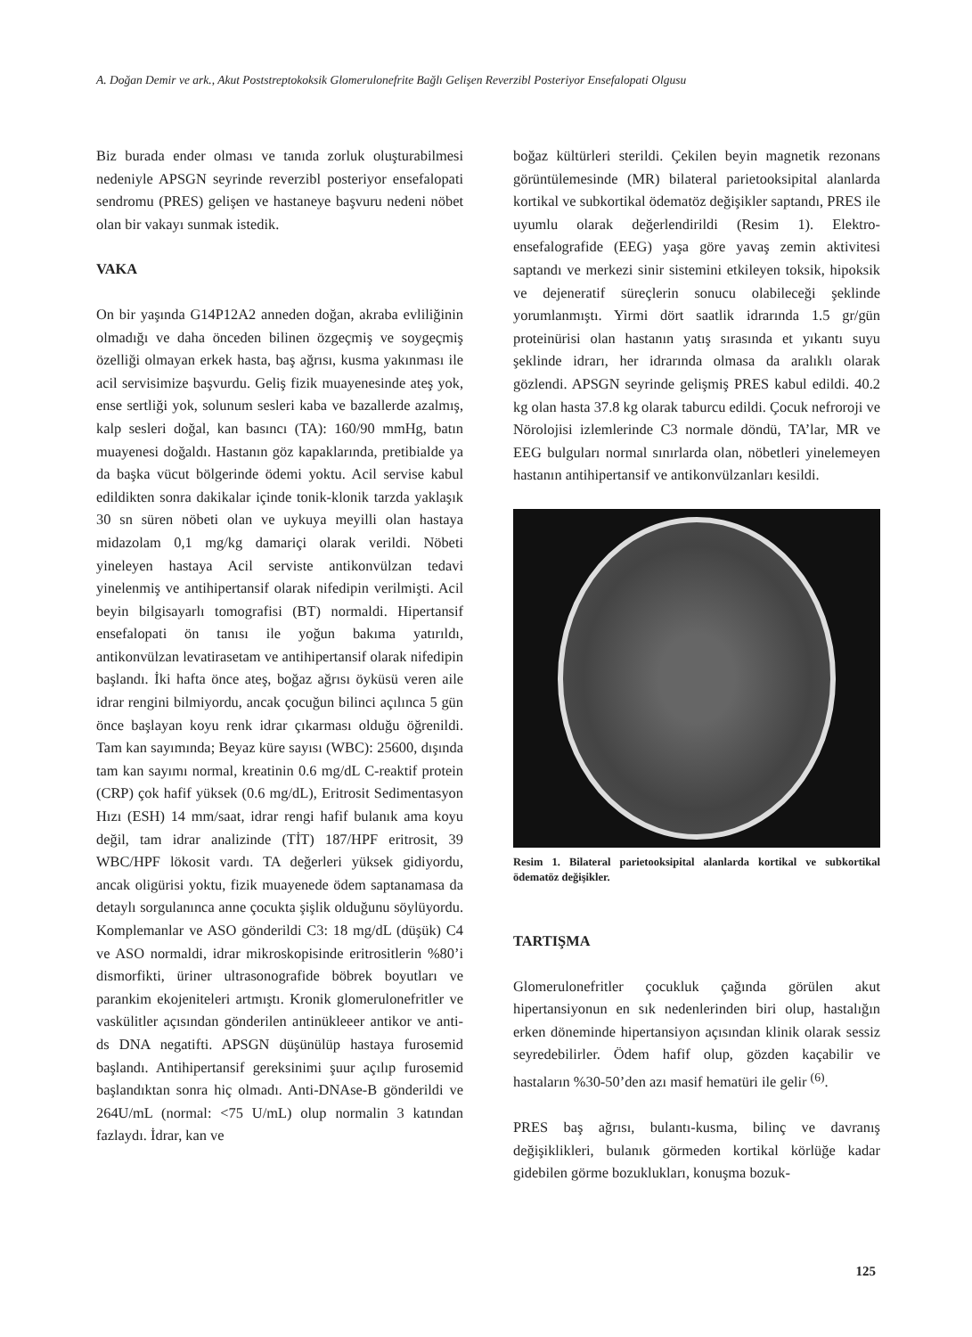A. Doğan Demir ve ark., Akut Poststreptokoksik Glomerulonefrite Bağlı Gelişen Reverzibl Posteriyor Ensefalopati Olgusu
Biz burada ender olması ve tanıda zorluk oluşturabilmesi nedeniyle APSGN seyrinde reverzibl posteriyor ensefalopati sendromu (PRES) gelişen ve hastaneye başvuru nedeni nöbet olan bir vakayı sunmak istedik.
VAKA
On bir yaşında G14P12A2 anneden doğan, akraba evliliğinin olmadığı ve daha önceden bilinen özgeçmiş ve soygeçmiş özelliği olmayan erkek hasta, baş ağrısı, kusma yakınması ile acil servisimize başvurdu. Geliş fizik muayenesinde ateş yok, ense sertliği yok, solunum sesleri kaba ve bazallerde azalmış, kalp sesleri doğal, kan basıncı (TA): 160/90 mmHg, batın muayenesi doğaldı. Hastanın göz kapaklarında, pretibialde ya da başka vücut bölgerinde ödemi yoktu. Acil servise kabul edildikten sonra dakikalar içinde tonik-klonik tarzda yaklaşık 30 sn süren nöbeti olan ve uykuya meyilli olan hastaya midazolam 0,1 mg/kg damariçi olarak verildi. Nöbeti yineleyen hastaya Acil serviste antikonvülzan tedavi yinelenmiş ve antihipertansif olarak nifedipin verilmişti. Acil beyin bilgisayarlı tomografisi (BT) normaldi. Hipertansif ensefalopati ön tanısı ile yoğun bakıma yatırıldı, antikonvülzan levatirasetam ve antihipertansif olarak nifedipin başlandı. İki hafta önce ateş, boğaz ağrısı öyküsü veren aile idrar rengini bilmiyordu, ancak çocuğun bilinci açılınca 5 gün önce başlayan koyu renk idrar çıkarması olduğu öğrenildi. Tam kan sayımında; Beyaz küre sayısı (WBC): 25600, dışında tam kan sayımı normal, kreatinin 0.6 mg/dL C-reaktif protein (CRP) çok hafif yüksek (0.6 mg/dL), Eritrosit Sedimentasyon Hızı (ESH) 14 mm/saat, idrar rengi hafif bulanık ama koyu değil, tam idrar analizinde (TİT) 187/HPF eritrosit, 39 WBC/HPF lökosit vardı. TA değerleri yüksek gidiyordu, ancak oligürisi yoktu, fizik muayenede ödem saptanamasa da detaylı sorgulanınca anne çocukta şişlik olduğunu söylüyordu. Komplemanlar ve ASO gönderildi C3: 18 mg/dL (düşük) C4 ve ASO normaldi, idrar mikroskopisinde eritrositlerin %80’i dismorfikti, üriner ultrasonografide böbrek boyutları ve parankim ekojeniteleri artmıştı. Kronik glomerulonefritler ve vaskülitler açısından gönderilen antinükleeer antikor ve anti-ds DNA negatifti. APSGN düşünülüp hastaya furosemid başlandı. Antihipertansif gereksinimi şuur açılıp furosemid başlandıktan sonra hiç olmadı. Anti-DNAse-B gönderildi ve 264U/mL (normal: <75 U/mL) olup normalin 3 katından fazlaydı. İdrar, kan ve
boğaz kültürleri sterildi. Çekilen beyin magnetik rezonans görüntülemesinde (MR) bilateral parietooksipital alanlarda kortikal ve subkortikal ödematöz değişikler saptandı, PRES ile uyumlu olarak değerlendirildi (Resim 1). Elektro-ensefalografide (EEG) yaşa göre yavaş zemin aktivitesi saptandı ve merkezi sinir sistemini etkileyen toksik, hipoksik ve dejeneratif süreçlerin sonucu olabileceği şeklinde yorumlanmıştı. Yirmi dört saatlik idrarında 1.5 gr/gün proteinürisi olan hastanın yatış sırasında et yıkantı suyu şeklinde idrarı, her idrarında olmasa da aralıklı olarak gözlendi. APSGN seyrinde gelişmiş PRES kabul edildi. 40.2 kg olan hasta 37.8 kg olarak taburcu edildi. Çocuk nefroroji ve Nörolojisi izlemlerinde C3 normale döndü, TA’lar, MR ve EEG bulguları normal sınırlarda olan, nöbetleri yinelemeyen hastanın antihipertansif ve antikonvülzanları kesildi.
Resim 1. Bilateral parietooksipital alanlarda kortikal ve subkortikal ödematöz değişikler.
TARTIŞMA
Glomerulonefritler çocukluk çağında görülen akut hipertansiyonun en sık nedenlerinden biri olup, hastalığın erken döneminde hipertansiyon açısından klinik olarak sessiz seyredebilirler. Ödem hafif olup, gözden kaçabilir ve hastaların %30-50’den azı masif hematüri ile gelir <sup>(6)</sup>.
PRES baş ağrısı, bulantı-kusma, bilinç ve davranış değişiklikleri, bulanık görmeden kortikal körlüğe kadar gidebilen görme bozuklukları, konuşma bozuk-
125